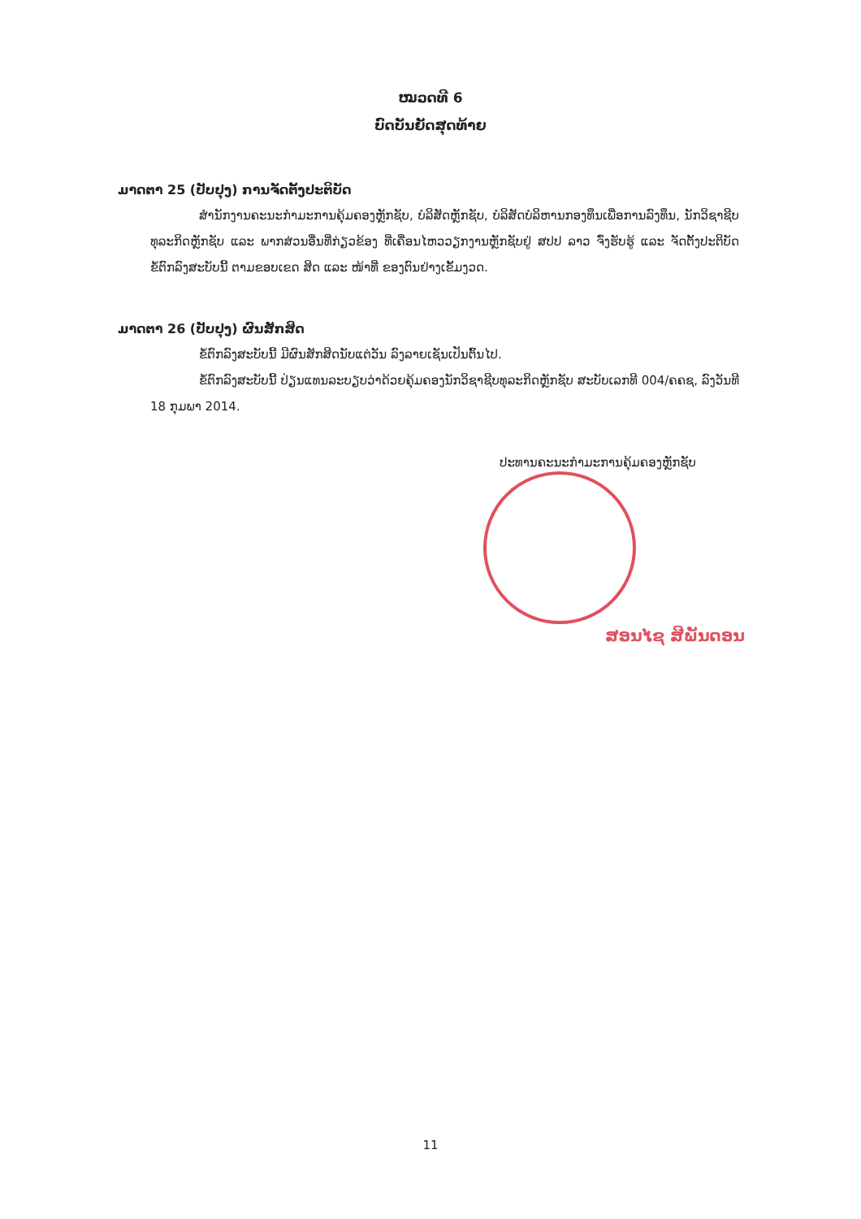ໝວດທີ 6
ບົດບັນຍັດສຸດທ້າຍ
ມາດຕາ 25 (ປັບປຸງ) ການຈັດຕັ້ງປະຕິບັດ
ສໍານັກງານຄະນະກໍາມະການຄຸ້ມຄອງຫຼັກຊັບ, ບໍລິສັດຫຼັກຊັບ, ບໍລິສັດບໍລິຫານກອງທຶນເພື່ອການລົງທຶນ, ນັກວິຊາຊີບທຸລະກິດຫຼັກຊັບ ແລະ ພາກສ່ວນອື່ນທີ່ກ່ຽວຂ້ອງ ທີ່ເຄື່ອນໄຫວວຽກງານຫຼັກຊັບຢູ່ ສປປ ລາວ ຈົ່ງຮັບຮູ້ ແລະ ຈັດຕັ້ງປະຕິບັດ ຂໍ້ຕົກລົງສະບັບນີ້ ຕາມຂອບເຂດ ສິດ ແລະ ໜ້າທີ່ ຂອງຕົນຢ່າງເຂັ້ມງວດ.
ມາດຕາ 26 (ປັບປຸງ) ຜົນສັກສິດ
ຂໍ້ຕົກລົງສະບັບນີ້ ມີຜົນສັກສິດນັບແຕ່ວັນ ລົງລາຍເຊັນເປັນຕົ້ນໄປ.
ຂໍ້ຕົກລົງສະບັບນີ້ ປ່ຽນແທນລະບຽບວ່າດ້ວຍຄຸ້ມຄອງນັກວິຊາຊີບທຸລະກິດຫຼັກຊັບ ສະບັບເລກທີ 004/ຄຄຊ, ລົງວັນທີ 18 ກຸມພາ 2014.
ປະທານຄະນະກໍາມະການຄຸ້ມຄອງຫຼັກຊັບ
ສອນໄຊ ສີພັນດອນ
11